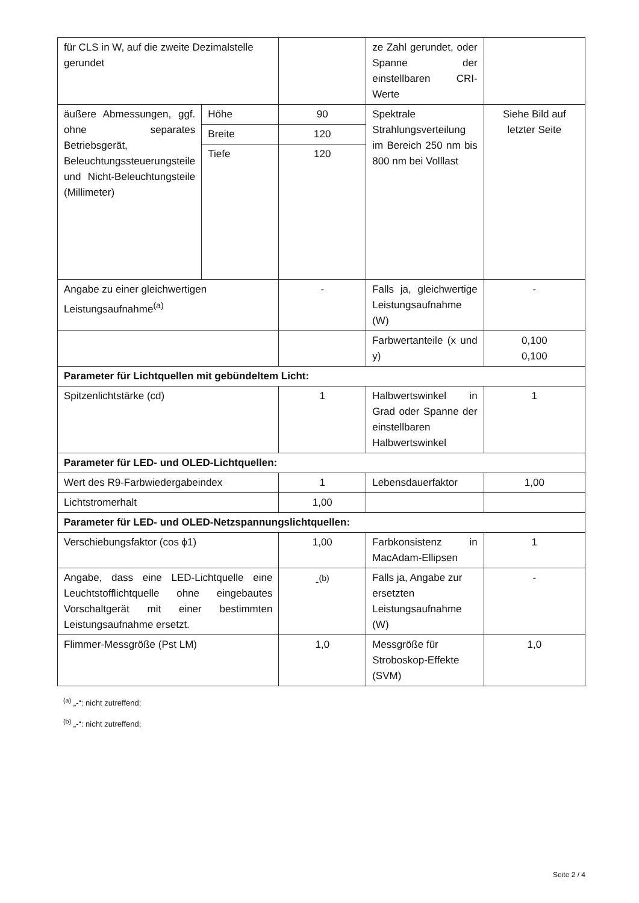| für CLS in W, auf die zweite Dezimalstelle gerundet | | | ze Zahl gerundet, oder Spanne der einstellbaren CRI-Werte | |
| äußere Abmessungen, ggf. ohne separates Betriebsgerät, Beleuchtungssteuerungsteile und Nicht-Beleuchtungsteile (Millimeter) | Höhe | 90 | Spektrale Strahlungsverteilung im Bereich 250 nm bis 800 nm bei Volllast | Siehe Bild auf letzter Seite |
| | Breite | 120 | | |
| | Tiefe | 120 | | |
| Angabe zu einer gleichwertigen Leistungsaufnahme<sup>(a)</sup> | | - | Falls ja, gleichwertige Leistungsaufnahme (W) | - |
| | | | Farbwertanteile (x und y) | 0,100 0,100 |
| Parameter für Lichtquellen mit gebündeltem Licht: | | | | |
| Spitzenlichtstärke (cd) | | 1 | Halbwertswinkel in Grad oder Spanne der einstellbaren Halbwertswinkel | 1 |
| Parameter für LED- und OLED-Lichtquellen: | | | | |
| Wert des R9-Farbwiedergabeindex | | 1 | Lebensdauerfaktor | 1,00 |
| Lichtstromerhalt | | 1,00 | | |
| Parameter für LED- und OLED-Netzspannungslichtquellen: | | | | |
| Verschiebungsfaktor (cos ϕ1) | | 1,00 | Farbkonsistenz in MacAdam-Ellipsen | 1 |
| Angabe, dass eine LED-Lichtquelle eine Leuchtstofflichtquelle ohne eingebautes Vorschaltgerät mit einer bestimmten Leistungsaufnahme ersetzt. | | -<sup>(b)</sup> | Falls ja, Angabe zur ersetzten Leistungsaufnahme (W) | - |
| Flimmer-Messgröße (Pst LM) | | 1,0 | Messgröße für Stroboskop-Effekte (SVM) | 1,0 |
<sup>(a)</sup> „-“: nicht zutreffend;
<sup>(b)</sup> „-“: nicht zutreffend;
Seite 2 / 4